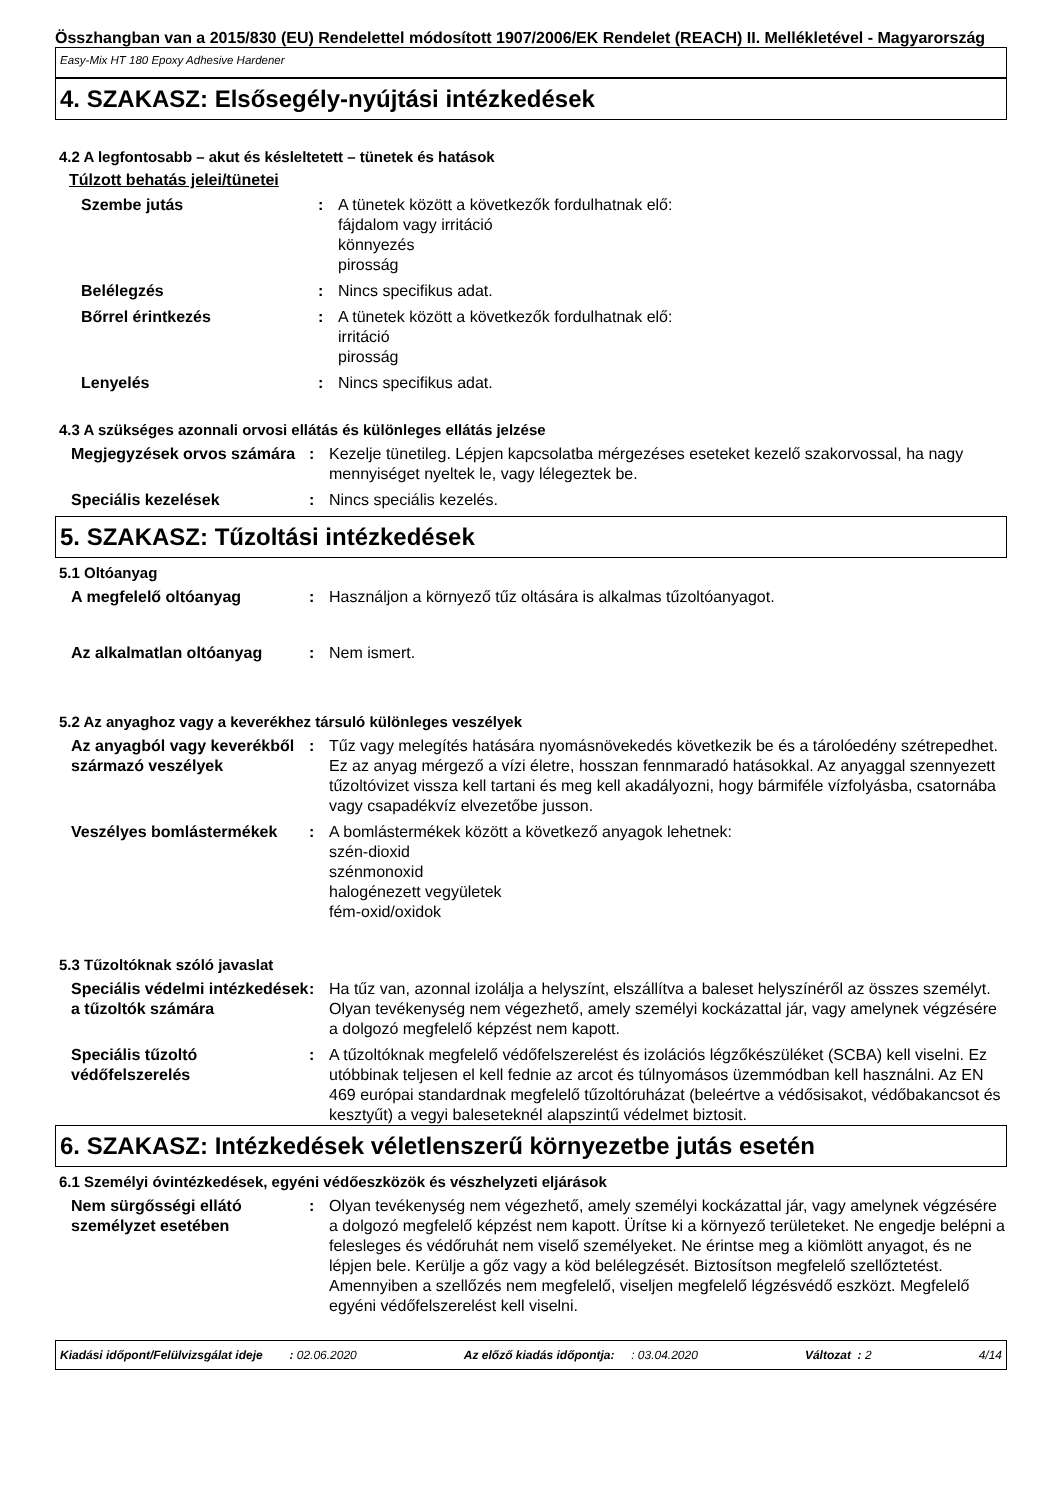Összhangban van a 2015/830 (EU) Rendelettel módosított 1907/2006/EK Rendelet (REACH) II. Mellékletével - Magyarország
Easy-Mix HT 180 Epoxy Adhesive Hardener
4. SZAKASZ: Elsősegély-nyújtási intézkedések
4.2 A legfontosabb – akut és késleltetett – tünetek és hatások
Túlzott behatás jelei/tünetei
Szembe jutás : A tünetek között a következők fordulhatnak elő:
fájdalom vagy irritáció
könnyezés
pirosság
Belélegzés : Nincs specifikus adat.
Bőrrel érintkezés : A tünetek között a következők fordulhatnak elő:
irritáció
pirosság
Lenyelés : Nincs specifikus adat.
4.3 A szükséges azonnali orvosi ellátás és különleges ellátás jelzése
Megjegyzések orvos számára
: Kezelje tünetileg. Lépjen kapcsolatba mérgezéses eseteket kezelő szakorvossal, ha nagy mennyiséget nyeltek le, vagy lélegeztek be.
Speciális kezelések : Nincs speciális kezelés.
5. SZAKASZ: Tűzoltási intézkedések
5.1 Oltóanyag
A megfelelő oltóanyag : Használjon a környező tűz oltására is alkalmas tűzoltóanyagot.
Az alkalmatlan oltóanyag : Nem ismert.
5.2 Az anyaghoz vagy a keverékhez társuló különleges veszélyek
Az anyagból vagy keverékből származó veszélyek
: Tűz vagy melegítés hatására nyomásnövekedés következik be és a tárolóedény szétrepedhet. Ez az anyag mérgező a vízi életre, hosszan fennmaradó hatásokkal. Az anyaggal szennyezett tűzoltóvizet vissza kell tartani és meg kell akadályozni, hogy bármiféle vízfolyásba, csatornába vagy csapadékvíz elvezetőbe jusson.
Veszélyes bomlástermékek : A bomlástermékek között a következő anyagok lehetnek:
szén-dioxid
szénmonoxid
halogénezett vegyületek
fém-oxid/oxidok
5.3 Tűzoltóknak szóló javaslat
Speciális védelmi intézkedések a tűzoltók számára
: Ha tűz van, azonnal izolálja a helyszínt, elszállítva a baleset helyszínéről az összes személyt. Olyan tevékenység nem végezhető, amely személyi kockázattal jár, vagy amelynek végzésére a dolgozó megfelelő képzést nem kapott.
Speciális tűzoltó védőfelszerelés
: A tűzoltóknak megfelelő védőfelszerelést és izolációs légzőkészüléket (SCBA) kell viselni. Ez utóbbinak teljesen el kell fednie az arcot és túlnyomásos üzemmódban kell használni. Az EN 469 európai standardnak megfelelő tűzoltóruházat (beleértve a védősisakot, védőbakancsot és kesztyűt) a vegyi baleseteknél alapszintű védelmet biztosit.
6. SZAKASZ: Intézkedések véletlenszerű környezetbe jutás esetén
6.1 Személyi óvintézkedések, egyéni védőeszközök és vészhelyzeti eljárások
Nem sürgősségi ellátó személyzet esetében
: Olyan tevékenység nem végezhető, amely személyi kockázattal jár, vagy amelynek végzésére a dolgozó megfelelő képzést nem kapott. Ürítse ki a környező területeket. Ne engedje belépni a felesleges és védőruhát nem viselő személyeket. Ne érintse meg a kiömlött anyagot, és ne lépjen bele. Kerülje a gőz vagy a köd belélegzését. Biztosítson megfelelő szellőztetést. Amennyiben a szellőzés nem megfelelő, viseljen megfelelő légzésvédő eszközt. Megfelelő egyéni védőfelszerelést kell viselni.
Kiadási időpont/Felülvizsgálat ideje : 02.06.2020
Az előző kiadás időpontja: : 03.04.2020
Változat : 2 4/14